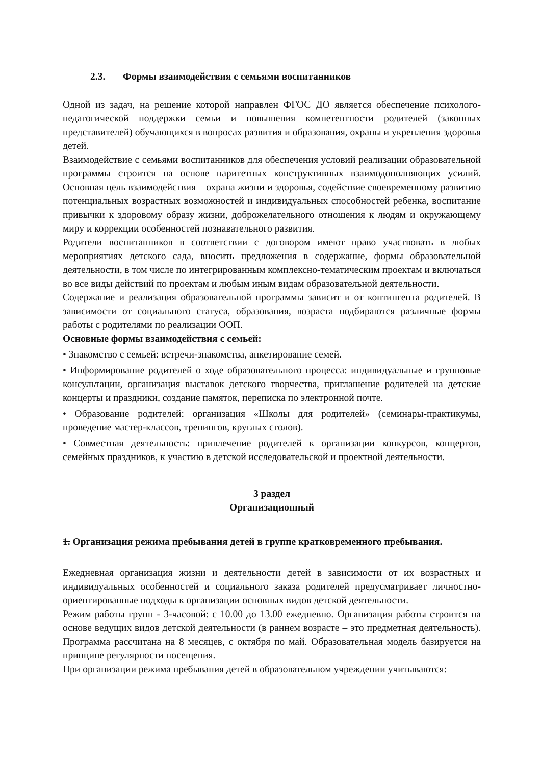2.3. Формы взаимодействия с семьями воспитанников
Одной из задач, на решение которой направлен ФГОС ДО является обеспечение психолого-педагогической поддержки семьи и повышения компетентности родителей (законных представителей) обучающихся в вопросах развития и образования, охраны и укрепления здоровья детей.
Взаимодействие с семьями воспитанников для обеспечения условий реализации образовательной программы строится на основе паритетных конструктивных взаимодополняющих усилий. Основная цель взаимодействия – охрана жизни и здоровья, содействие своевременному развитию потенциальных возрастных возможностей и индивидуальных способностей ребенка, воспитание привычки к здоровому образу жизни, доброжелательного отношения к людям и окружающему миру и коррекции особенностей познавательного развития.
Родители воспитанников в соответствии с договором имеют право участвовать в любых мероприятиях детского сада, вносить предложения в содержание, формы образовательной деятельности, в том числе по интегрированным комплексно-тематическим проектам и включаться во все виды действий по проектам и любым иным видам образовательной деятельности.
Содержание и реализация образовательной программы зависит и от контингента родителей. В зависимости от социального статуса, образования, возраста подбираются различные формы работы с родителями по реализации ООП.
Основные формы взаимодействия с семьей:
• Знакомство с семьей: встречи-знакомства, анкетирование семей.
• Информирование родителей о ходе образовательного процесса: индивидуальные и групповые консультации, организация выставок детского творчества, приглашение родителей на детские концерты и праздники, создание памяток, переписка по электронной почте.
• Образование родителей: организация «Школы для родителей» (семинары-практикумы, проведение мастер-классов, тренингов, круглых столов).
• Совместная деятельность: привлечение родителей к организации конкурсов, концертов, семейных праздников, к участию в детской исследовательской и проектной деятельности.
3 раздел
Организационный
1. Организация режима пребывания детей в группе кратковременного пребывания.
Ежедневная организация жизни и деятельности детей в зависимости от их возрастных и индивидуальных особенностей и социального заказа родителей предусматривает личностно-ориентированные подходы к организации основных видов детской деятельности.
Режим работы групп - 3-часовой: с 10.00 до 13.00 ежедневно. Организация работы строится на основе ведущих видов детской деятельности (в раннем возрасте – это предметная деятельность). Программа рассчитана на 8 месяцев, с октября по май. Образовательная модель базируется на принципе регулярности посещения.
При организации режима пребывания детей в образовательном учреждении учитываются: